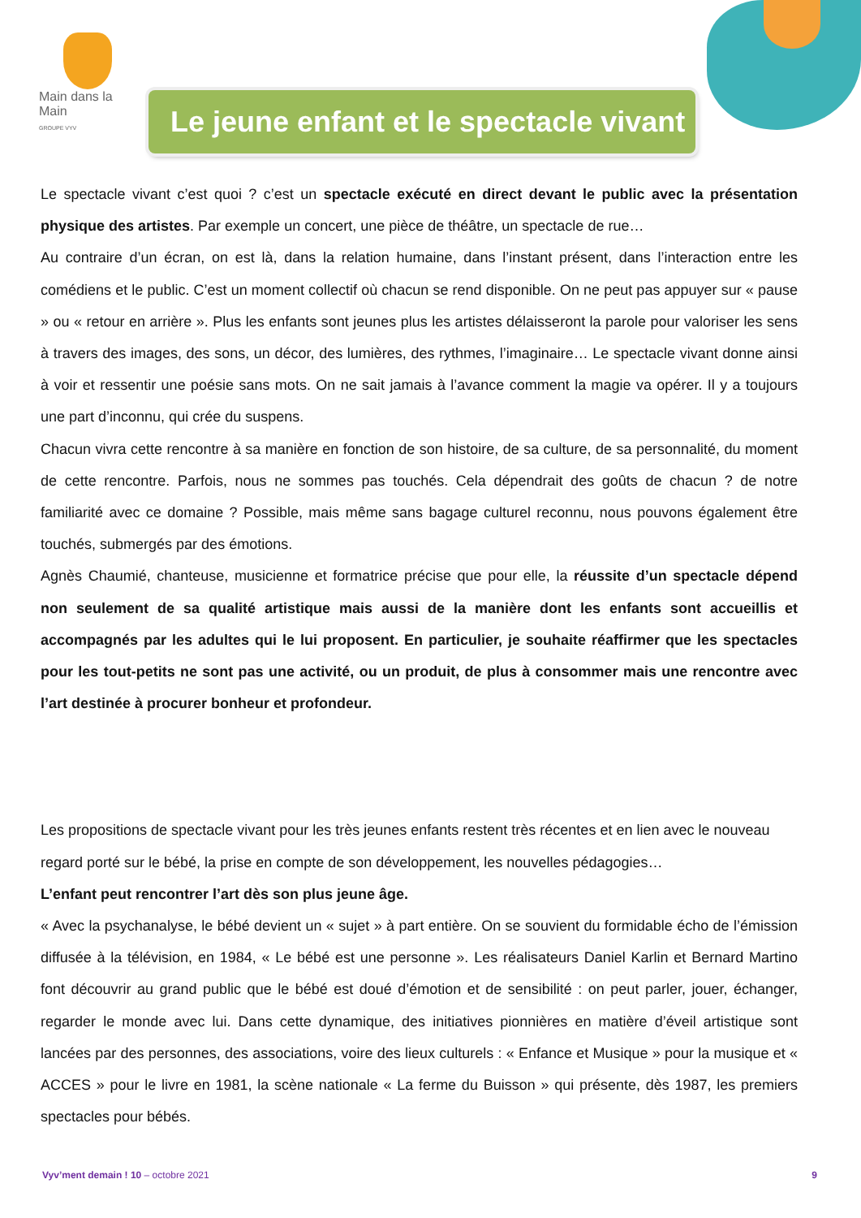Main dans la Main
GROUPE VYV
Le jeune enfant et le spectacle vivant
Le spectacle vivant c’est quoi ? c’est un spectacle exécuté en direct devant le public avec la présentation physique des artistes. Par exemple un concert, une pièce de théâtre, un spectacle de rue…
Au contraire d’un écran, on est là, dans la relation humaine, dans l’instant présent, dans l’interaction entre les comédiens et le public. C’est un moment collectif où chacun se rend disponible. On ne peut pas appuyer sur « pause » ou « retour en arrière ». Plus les enfants sont jeunes plus les artistes délaisseront la parole pour valoriser les sens à travers des images, des sons, un décor, des lumières, des rythmes, l’imaginaire… Le spectacle vivant donne ainsi à voir et ressentir une poésie sans mots. On ne sait jamais à l’avance comment la magie va opérer. Il y a toujours une part d’inconnu, qui crée du suspens.
Chacun vivra cette rencontre à sa manière en fonction de son histoire, de sa culture, de sa personnalité, du moment de cette rencontre. Parfois, nous ne sommes pas touchés. Cela dépendrait des goûts de chacun ? de notre familiarité avec ce domaine ? Possible, mais même sans bagage culturel reconnu, nous pouvons également être touchés, submergés par des émotions.
Agnès Chaumié, chanteuse, musicienne et formatrice précise que pour elle, la réussite d’un spectacle dépend non seulement de sa qualité artistique mais aussi de la manière dont les enfants sont accueillis et accompagnés par les adultes qui le lui proposent. En particulier, je souhaite réaffirmer que les spectacles pour les tout-petits ne sont pas une activité, ou un produit, de plus à consommer mais une rencontre avec l’art destinée à procurer bonheur et profondeur.
Les propositions de spectacle vivant pour les très jeunes enfants restent très récentes et en lien avec le nouveau regard porté sur le bébé, la prise en compte de son développement, les nouvelles pédagogies…
L’enfant peut rencontrer l’art dès son plus jeune âge.
« Avec la psychanalyse, le bébé devient un « sujet » à part entière. On se souvient du formidable écho de l’émission diffusée à la télévision, en 1984, « Le bébé est une personne ». Les réalisateurs Daniel Karlin et Bernard Martino font découvrir au grand public que le bébé est doué d’émotion et de sensibilité : on peut parler, jouer, échanger, regarder le monde avec lui. Dans cette dynamique, des initiatives pionnières en matière d’éveil artistique sont lancées par des personnes, des associations, voire des lieux culturels : « Enfance et Musique » pour la musique et « ACCES » pour le livre en 1981, la scène nationale « La ferme du Buisson » qui présente, dès 1987, les premiers spectacles pour bébés.
Vyv’ment demain ! 10 – octobre 2021 9